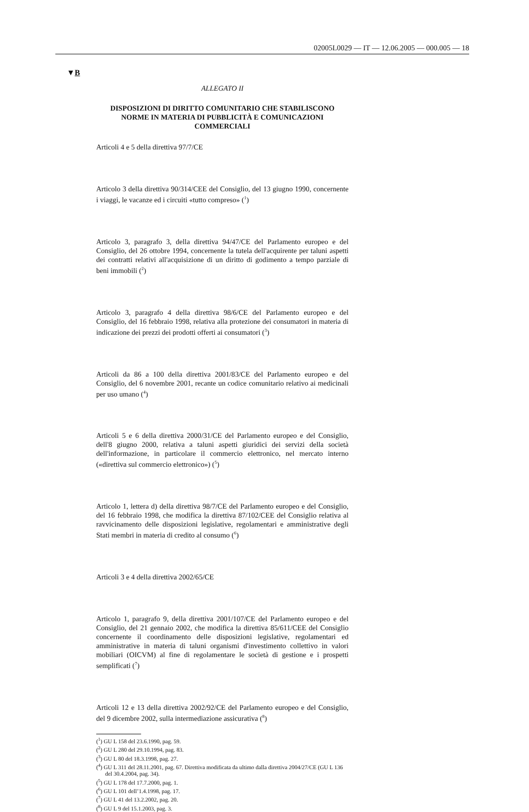02005L0029 — IT — 12.06.2005 — 000.005 — 18
▼B
ALLEGATO II
DISPOSIZIONI DI DIRITTO COMUNITARIO CHE STABILISCONO NORME IN MATERIA DI PUBBLICITÀ E COMUNICAZIONI COMMERCIALI
Articoli 4 e 5 della direttiva 97/7/CE
Articolo 3 della direttiva 90/314/CEE del Consiglio, del 13 giugno 1990, concernente i viaggi, le vacanze ed i circuiti «tutto compreso» (<sup>1</sup>)
Articolo 3, paragrafo 3, della direttiva 94/47/CE del Parlamento europeo e del Consiglio, del 26 ottobre 1994, concernente la tutela dell'acquirente per taluni aspetti dei contratti relativi all'acquisizione di un diritto di godimento a tempo parziale di beni immobili (<sup>2</sup>)
Articolo 3, paragrafo 4 della direttiva 98/6/CE del Parlamento europeo e del Consiglio, del 16 febbraio 1998, relativa alla protezione dei consumatori in materia di indicazione dei prezzi dei prodotti offerti ai consumatori (<sup>3</sup>)
Articoli da 86 a 100 della direttiva 2001/83/CE del Parlamento europeo e del Consiglio, del 6 novembre 2001, recante un codice comunitario relativo ai medicinali per uso umano (<sup>4</sup>)
Articoli 5 e 6 della direttiva 2000/31/CE del Parlamento europeo e del Consiglio, dell'8 giugno 2000, relativa a taluni aspetti giuridici dei servizi della società dell'informazione, in particolare il commercio elettronico, nel mercato interno («direttiva sul commercio elettronico») (<sup>5</sup>)
Articolo 1, lettera d) della direttiva 98/7/CE del Parlamento europeo e del Consiglio, del 16 febbraio 1998, che modifica la direttiva 87/102/CEE del Consiglio relativa al ravvicinamento delle disposizioni legislative, regolamentari e amministrative degli Stati membri in materia di credito al consumo (<sup>6</sup>)
Articoli 3 e 4 della direttiva 2002/65/CE
Articolo 1, paragrafo 9, della direttiva 2001/107/CE del Parlamento europeo e del Consiglio, del 21 gennaio 2002, che modifica la direttiva 85/611/CEE del Consiglio concernente il coordinamento delle disposizioni legislative, regolamentari ed amministrative in materia di taluni organismi d'investimento collettivo in valori mobiliari (OICVM) al fine di regolamentare le società di gestione e i prospetti semplificati (<sup>7</sup>)
Articoli 12 e 13 della direttiva 2002/92/CE del Parlamento europeo e del Consiglio, del 9 dicembre 2002, sulla intermediazione assicurativa (<sup>8</sup>)
(<sup>1</sup>) GU L 158 del 23.6.1990, pag. 59.
(<sup>2</sup>) GU L 280 del 29.10.1994, pag. 83.
(<sup>3</sup>) GU L 80 del 18.3.1998, pag. 27.
(<sup>4</sup>) GU L 311 del 28.11.2001, pag. 67. Direttiva modificata da ultimo dalla direttiva 2004/27/CE (GU L 136 del 30.4.2004, pag. 34).
(<sup>5</sup>) GU L 178 del 17.7.2000, pag. 1.
(<sup>6</sup>) GU L 101 dell’1.4.1998, pag. 17.
(<sup>7</sup>) GU L 41 del 13.2.2002, pag. 20.
(<sup>8</sup>) GU L 9 del 15.1.2003, pag. 3.